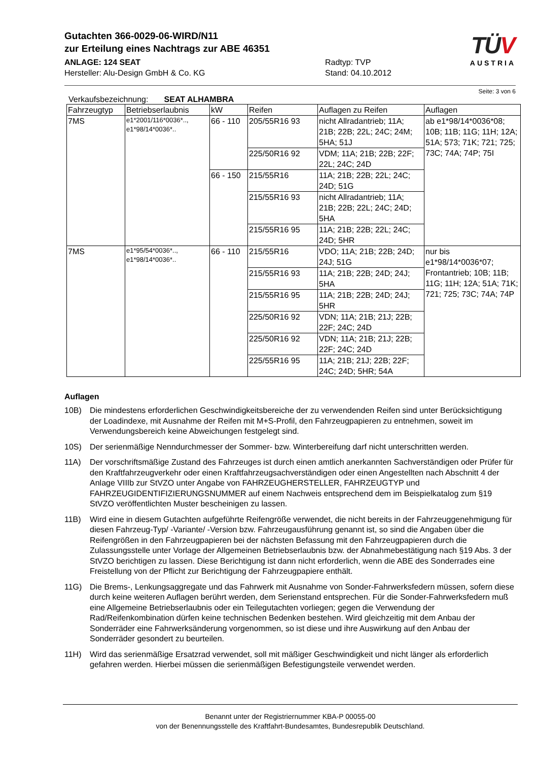Gutachten 366-0029-06-WIRD/N11
zur Erteilung eines Nachtrags zur ABE 46351
ANLAGE: 124 SEAT
Hersteller: Alu-Design GmbH & Co. KG
Radtyp: TVP
Stand: 04.10.2012
TÜV
AUSTRIA
Seite: 3 von 6
Verkaufsbezeichnung: SEAT ALHAMBRA
| Fahrzeugtyp | Betriebserlaubnis | kW | Reifen | Auflagen zu Reifen | Auflagen |
| --- | --- | --- | --- | --- | --- |
| 7MS | e1*2001/116*0036*.., e1*98/14*0036*.. | 66 - 110 | 205/55R16 93 | nicht Allradantrieb; 11A; 21B; 22B; 22L; 24C; 24M; 5HA; 51J | ab e1*98/14*0036*08; 10B; 11B; 11G; 11H; 12A; 51A; 573; 71K; 721; 725; 73C; 74A; 74P; 75I |
| | | | 225/50R16 92 | VDM; 11A; 21B; 22B; 22F; 22L; 24C; 24D | |
| | | 66 - 150 | 215/55R16 | 11A; 21B; 22B; 22L; 24C; 24D; 51G | |
| | | | 215/55R16 93 | nicht Allradantrieb; 11A; 21B; 22B; 22L; 24C; 24D; 5HA | |
| | | | 215/55R16 95 | 11A; 21B; 22B; 22L; 24C; 24D; 5HR | |
| 7MS | e1*95/54*0036*.., e1*98/14*0036*.. | 66 - 110 | 215/55R16 | VDO; 11A; 21B; 22B; 24D; 24J; 51G | nur bis e1*98/14*0036*07; Frontantrieb; 10B; 11B; 11G; 11H; 12A; 51A; 71K; 721; 725; 73C; 74A; 74P |
| | | | 215/55R16 93 | 11A; 21B; 22B; 24D; 24J; 5HA | |
| | | | 215/55R16 95 | 11A; 21B; 22B; 24D; 24J; 5HR | |
| | | | 225/50R16 92 | VDN; 11A; 21B; 21J; 22B; 22F; 24C; 24D | |
| | | | 225/50R16 92 | VDN; 11A; 21B; 21J; 22B; 22F; 24C; 24D | |
| | | | 225/55R16 95 | 11A; 21B; 21J; 22B; 22F; 24C; 24D; 5HR; 54A | |
Auflagen
10B) Die mindestens erforderlichen Geschwindigkeitsbereiche der zu verwendenden Reifen sind unter Berücksichtigung der Loadindexe, mit Ausnahme der Reifen mit M+S-Profil, den Fahrzeugpapieren zu entnehmen, soweit im Verwendungsbereich keine Abweichungen festgelegt sind.
10S) Der serienmäßige Nenndurchmesser der Sommer- bzw. Winterbereifung darf nicht unterschritten werden.
11A) Der vorschriftsmäßige Zustand des Fahrzeuges ist durch einen amtlich anerkannten Sachverständigen oder Prüfer für den Kraftfahrzeugverkehr oder einen Kraftfahrzeugsachverständigen oder einen Angestellten nach Abschnitt 4 der Anlage VIIIb zur StVZO unter Angabe von FAHRZEUGHERSTELLER, FAHRZEUGTYP und FAHRZEUGIDENTIFIZIERUNGSNUMMER auf einem Nachweis entsprechend dem im Beispielkatalog zum §19 StVZO veröffentlichten Muster bescheinigen zu lassen.
11B) Wird eine in diesem Gutachten aufgeführte Reifengröße verwendet, die nicht bereits in der Fahrzeuggenehmigung für diesen Fahrzeug-Typ/ -Variante/ -Version bzw. Fahrzeugausführung genannt ist, so sind die Angaben über die Reifengrößen in den Fahrzeugpapieren bei der nächsten Befassung mit den Fahrzeugpapieren durch die Zulassungsstelle unter Vorlage der Allgemeinen Betriebserlaubnis bzw. der Abnahmebestätigung nach §19 Abs. 3 der StVZO berichtigen zu lassen. Diese Berichtigung ist dann nicht erforderlich, wenn die ABE des Sonderrades eine Freistellung von der Pflicht zur Berichtigung der Fahrzeugpapiere enthält.
11G) Die Brems-, Lenkungsaggregate und das Fahrwerk mit Ausnahme von Sonder-Fahrwerksfedern müssen, sofern diese durch keine weiteren Auflagen berührt werden, dem Serienstand entsprechen. Für die Sonder-Fahrwerksfedern muß eine Allgemeine Betriebserlaubnis oder ein Teilegutachten vorliegen; gegen die Verwendung der Rad/Reifenkombination dürfen keine technischen Bedenken bestehen. Wird gleichzeitig mit dem Anbau der Sonderräder eine Fahrwerksänderung vorgenommen, so ist diese und ihre Auswirkung auf den Anbau der Sonderräder gesondert zu beurteilen.
11H) Wird das serienmäßige Ersatzrad verwendet, soll mit mäßiger Geschwindigkeit und nicht länger als erforderlich gefahren werden. Hierbei müssen die serienmäßigen Befestigungsteile verwendet werden.
Benannt unter der Registriernummer KBA-P 00055-00
von der Benennungsstelle des Kraftfahrt-Bundesamtes, Bundesrepublik Deutschland.